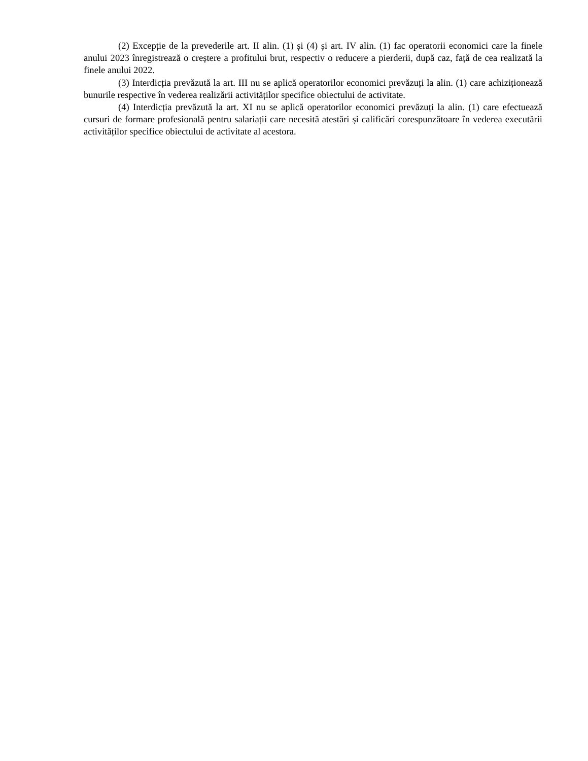(2) Excepție de la prevederile art. II alin. (1) și (4) și art. IV alin. (1) fac operatorii economici care la finele anului 2023 înregistrează o creștere a profitului brut, respectiv o reducere a pierderii, după caz, față de cea realizată la finele anului 2022.
(3) Interdicția prevăzută la art. III nu se aplică operatorilor economici prevăzuți la alin. (1) care achiziționează bunurile respective în vederea realizării activităților specifice obiectului de activitate.
(4) Interdicția prevăzută la art. XI nu se aplică operatorilor economici prevăzuți la alin. (1) care efectuează cursuri de formare profesională pentru salariații care necesită atestări și calificări corespunzătoare în vederea executării activităților specifice obiectului de activitate al acestora.